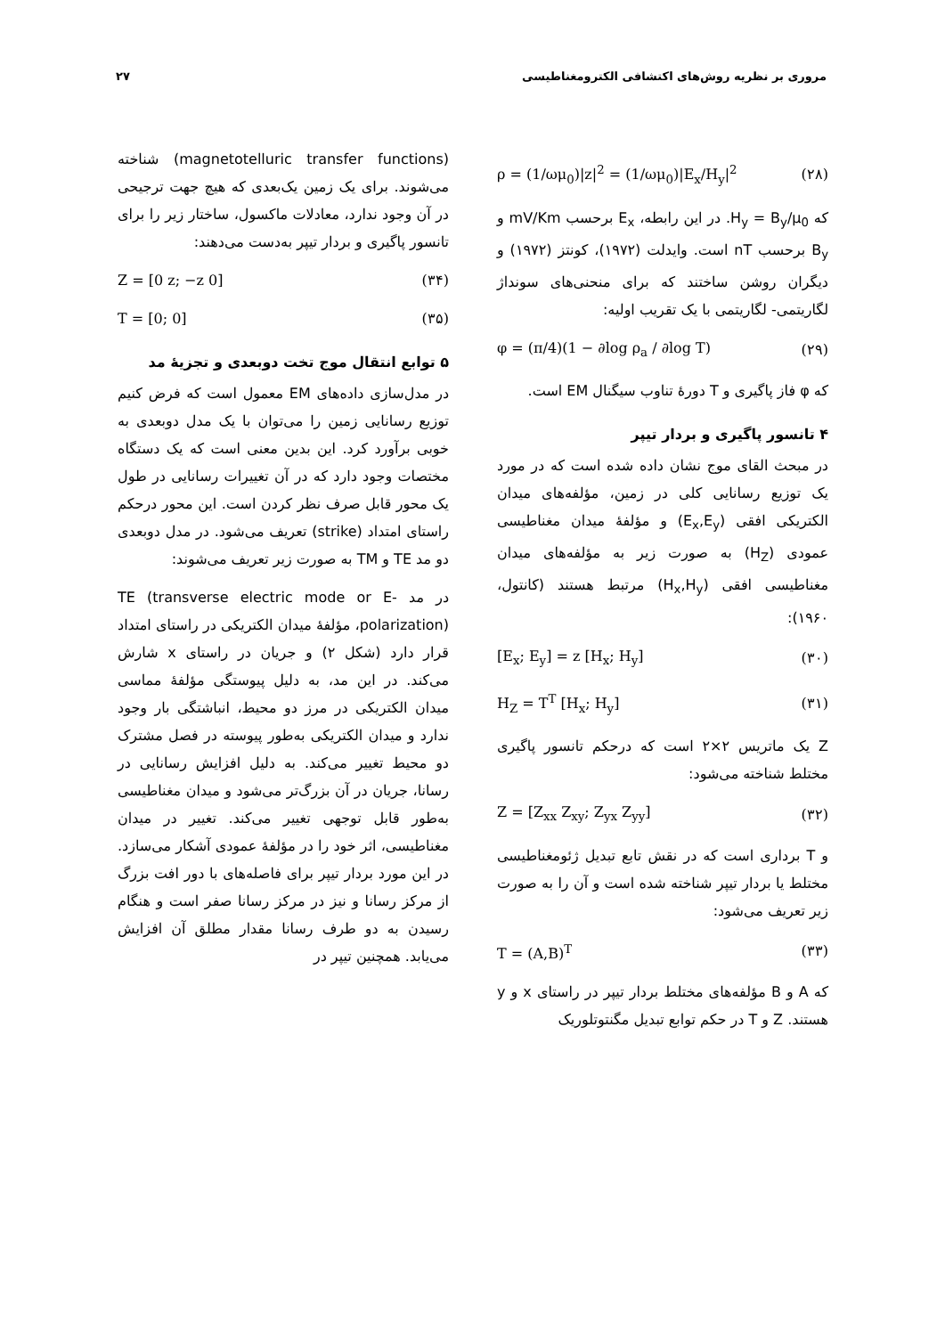مروری بر نظریه روش‌های اکتشافی الکترومغناطیسی ۲۷
ρ = (1/ωμ<sub>0</sub>)|z|<sup>2</sup> = (1/ωμ<sub>0</sub>)|E<sub>x</sub>/H<sub>y</sub>|<sup>2</sup> (۲۸)
که H<sub>y</sub> = B<sub>y</sub>/μ<sub>0</sub>. در این رابطه، E<sub>x</sub> برحسب mV/Km و B<sub>y</sub> برحسب nT است. وایدلت (۱۹۷۲)، کونتز (۱۹۷۲) و دیگران روشن ساختند که برای منحنی‌های سونداژ لگاریتمی- لگاریتمی با یک تقریب اولیه:
φ = (π/4)(1 − ∂log ρ<sub>a</sub> / ∂log T) (۲۹)
که φ فاز پاگیری و T دورهٔ تناوب سیگنال EM است.
۴ تانسور پاگیری و بردار تیپر
در مبحث القای موج نشان داده شده است که در مورد یک توزیع رسانایی کلی در زمین، مؤلفه‌های میدان الکتریکی افقی (E<sub>x</sub>,E<sub>y</sub>) و مؤلفهٔ میدان مغناطیسی عمودی (H<sub>Z</sub>) به صورت زیر به مؤلفه‌های میدان مغناطیسی افقی (H<sub>x</sub>,H<sub>y</sub>) مرتبط هستند (کانتول، ۱۹۶۰):
[E<sub>x</sub>; E<sub>y</sub>] = z [H<sub>x</sub>; H<sub>y</sub>] (۳۰)
H<sub>Z</sub> = T<sup>T</sup> [H<sub>x</sub>; H<sub>y</sub>] (۳۱)
Z یک ماتریس ۲×۲ است که درحکم تانسور پاگیری مختلط شناخته می‌شود:
Z = [Z<sub>xx</sub> Z<sub>xy</sub>; Z<sub>yx</sub> Z<sub>yy</sub>] (۳۲)
و T برداری است که در نقش تابع تبدیل ژئومغناطیسی مختلط یا بردار تیپر شناخته شده است و آن را به صورت زیر تعریف می‌شود:
T = (A,B)<sup>T</sup> (۳۳)
که A و B مؤلفه‌های مختلط بردار تیپر در راستای x و y هستند. Z و T در حکم توابع تبدیل مگنتوتلوریک
(magnetotelluric transfer functions) شناخته می‌شوند. برای یک زمین یک‌بعدی که هیچ جهت ترجیحی در آن وجود ندارد، معادلات ماکسول، ساختار زیر را برای تانسور پاگیری و بردار تیپر به‌دست می‌دهند:
Z = [0 z; −z 0] (۳۴)
T = [0; 0] (۳۵)
۵ توابع انتقال موج تخت دوبعدی و تجزیهٔ مد
در مدل‌سازی داده‌های EM معمول است که فرض کنیم توزیع رسانایی زمین را می‌توان با یک مدل دوبعدی به خوبی برآورد کرد. این بدین معنی است که یک دستگاه مختصات وجود دارد که در آن تغییرات رسانایی در طول یک محور قابل صرف نظر کردن است. این محور درحکم راستای امتداد (strike) تعریف می‌شود. در مدل دوبعدی دو مد TE و TM به صورت زیر تعریف می‌شوند:
در مد TE (transverse electric mode or E-polarization)، مؤلفهٔ میدان الکتریکی در راستای امتداد قرار دارد (شکل ۲) و جریان در راستای x شارش می‌کند. در این مد، به دلیل پیوستگی مؤلفهٔ مماسی میدان الکتریکی در مرز دو محیط، انباشتگی بار وجود ندارد و میدان الکتریکی به‌طور پیوسته در فصل مشترک دو محیط تغییر می‌کند. به دلیل افزایش رسانایی در رسانا، جریان در آن بزرگ‌تر می‌شود و میدان مغناطیسی به‌طور قابل توجهی تغییر می‌کند. تغییر در میدان مغناطیسی، اثر خود را در مؤلفهٔ عمودی آشکار می‌سازد. در این مورد بردار تیپر برای فاصله‌های با دور افت بزرگ از مرکز رسانا و نیز در مرکز رسانا صفر است و هنگام رسیدن به دو طرف رسانا مقدار مطلق آن افزایش می‌یابد. همچنین تیپر در